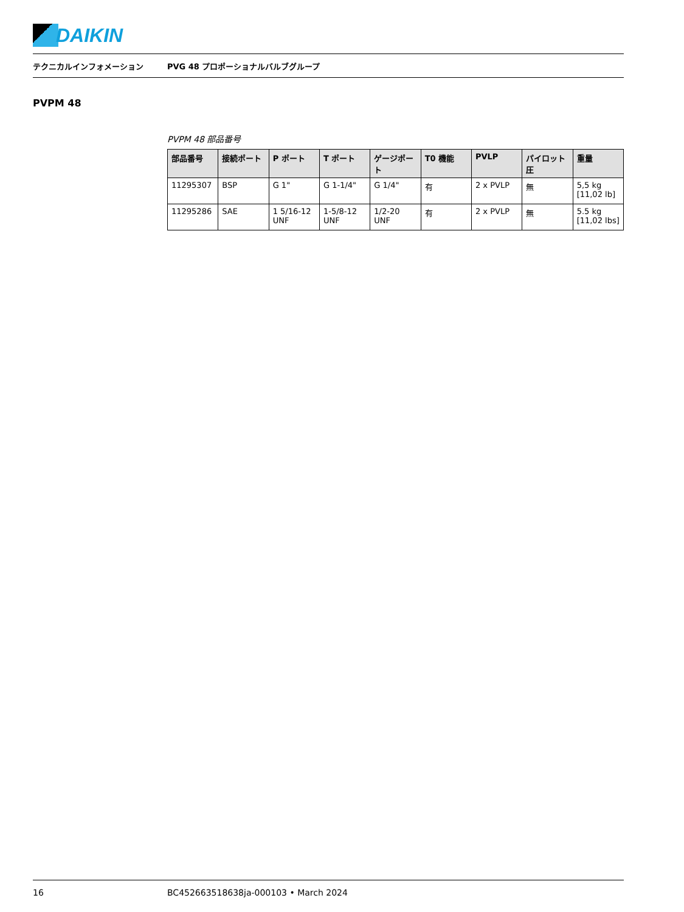DAIKIN
テクニカルインフォメーション
PVG 48 プロポーショナルバルブグループ
PVPM 48
PVPM 48 部品番号
| 部品番号 | 接続ポート | P ポート | T ポート | ゲージポート | T0 機能 | PVLP | パイロット圧 | 重量 |
| --- | --- | --- | --- | --- | --- | --- | --- | --- |
| 11295307 | BSP | G 1" | G 1-1/4" | G 1/4" | 有 | 2 x PVLP | 無 | 5,5 kg [11,02 lb] |
| 11295286 | SAE | 1 5/16-12 UNF | 1-5/8-12 UNF | 1/2-20 UNF | 有 | 2 x PVLP | 無 | 5.5 kg [11,02 lbs] |
16 BC452663518638ja-000103 • March 2024